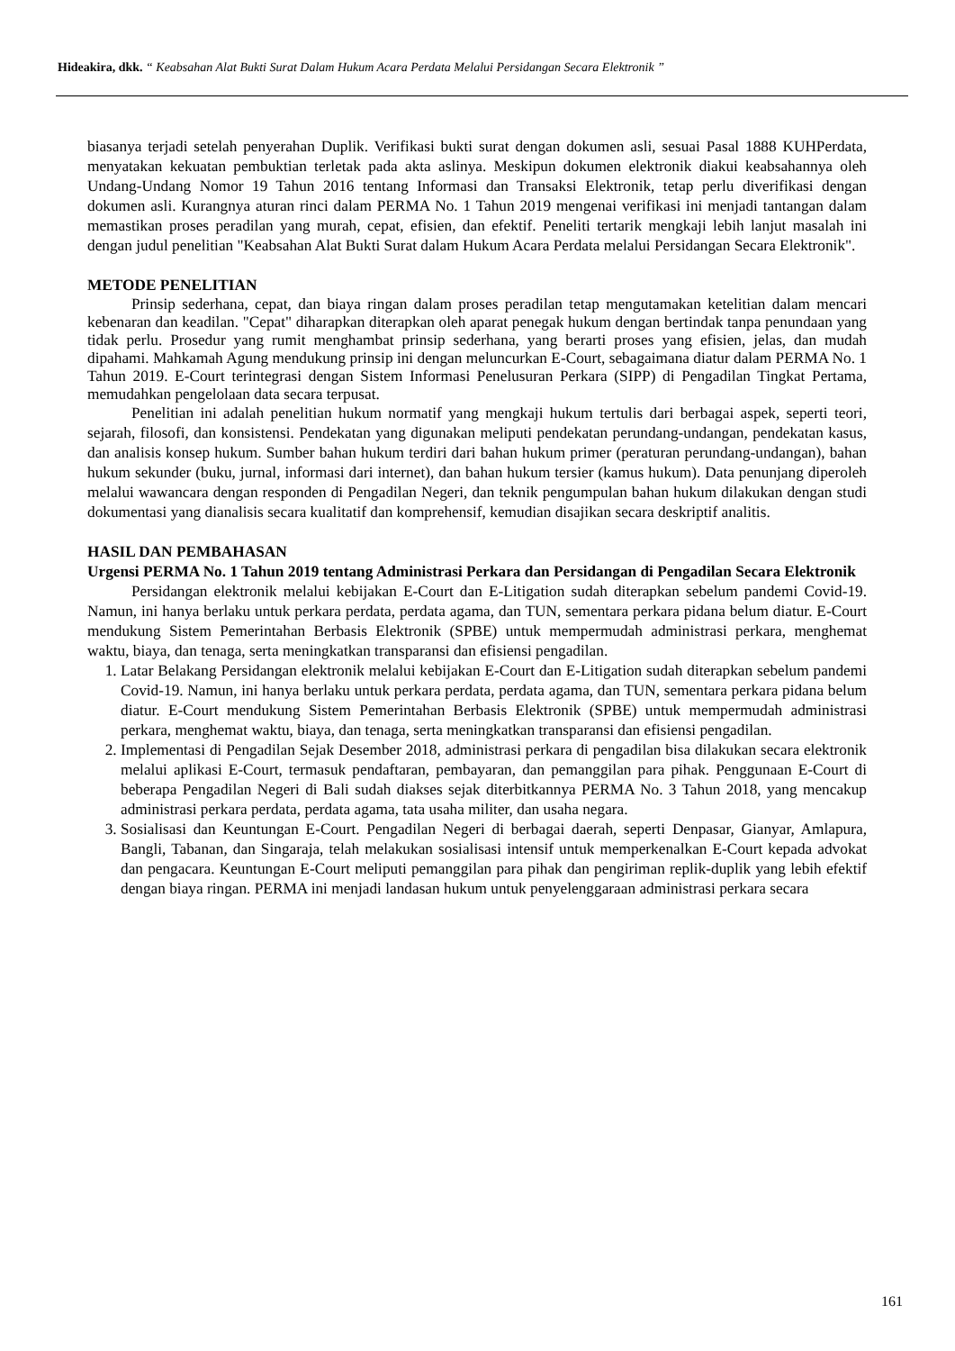Hideakira, dkk. “ Keabsahan Alat Bukti Surat Dalam Hukum Acara Perdata Melalui Persidangan Secara Elektronik ”
biasanya terjadi setelah penyerahan Duplik. Verifikasi bukti surat dengan dokumen asli, sesuai Pasal 1888 KUHPerdata, menyatakan kekuatan pembuktian terletak pada akta aslinya. Meskipun dokumen elektronik diakui keabsahannya oleh Undang-Undang Nomor 19 Tahun 2016 tentang Informasi dan Transaksi Elektronik, tetap perlu diverifikasi dengan dokumen asli. Kurangnya aturan rinci dalam PERMA No. 1 Tahun 2019 mengenai verifikasi ini menjadi tantangan dalam memastikan proses peradilan yang murah, cepat, efisien, dan efektif. Peneliti tertarik mengkaji lebih lanjut masalah ini dengan judul penelitian "Keabsahan Alat Bukti Surat dalam Hukum Acara Perdata melalui Persidangan Secara Elektronik".
METODE PENELITIAN
Prinsip sederhana, cepat, dan biaya ringan dalam proses peradilan tetap mengutamakan ketelitian dalam mencari kebenaran dan keadilan. "Cepat" diharapkan diterapkan oleh aparat penegak hukum dengan bertindak tanpa penundaan yang tidak perlu. Prosedur yang rumit menghambat prinsip sederhana, yang berarti proses yang efisien, jelas, dan mudah dipahami. Mahkamah Agung mendukung prinsip ini dengan meluncurkan E-Court, sebagaimana diatur dalam PERMA No. 1 Tahun 2019. E-Court terintegrasi dengan Sistem Informasi Penelusuran Perkara (SIPP) di Pengadilan Tingkat Pertama, memudahkan pengelolaan data secara terpusat.
Penelitian ini adalah penelitian hukum normatif yang mengkaji hukum tertulis dari berbagai aspek, seperti teori, sejarah, filosofi, dan konsistensi. Pendekatan yang digunakan meliputi pendekatan perundang-undangan, pendekatan kasus, dan analisis konsep hukum. Sumber bahan hukum terdiri dari bahan hukum primer (peraturan perundang-undangan), bahan hukum sekunder (buku, jurnal, informasi dari internet), dan bahan hukum tersier (kamus hukum). Data penunjang diperoleh melalui wawancara dengan responden di Pengadilan Negeri, dan teknik pengumpulan bahan hukum dilakukan dengan studi dokumentasi yang dianalisis secara kualitatif dan komprehensif, kemudian disajikan secara deskriptif analitis.
HASIL DAN PEMBAHASAN
Urgensi PERMA No. 1 Tahun 2019 tentang Administrasi Perkara dan Persidangan di Pengadilan Secara Elektronik
Persidangan elektronik melalui kebijakan E-Court dan E-Litigation sudah diterapkan sebelum pandemi Covid-19. Namun, ini hanya berlaku untuk perkara perdata, perdata agama, dan TUN, sementara perkara pidana belum diatur. E-Court mendukung Sistem Pemerintahan Berbasis Elektronik (SPBE) untuk mempermudah administrasi perkara, menghemat waktu, biaya, dan tenaga, serta meningkatkan transparansi dan efisiensi pengadilan.
1. Latar Belakang Persidangan elektronik melalui kebijakan E-Court dan E-Litigation sudah diterapkan sebelum pandemi Covid-19. Namun, ini hanya berlaku untuk perkara perdata, perdata agama, dan TUN, sementara perkara pidana belum diatur. E-Court mendukung Sistem Pemerintahan Berbasis Elektronik (SPBE) untuk mempermudah administrasi perkara, menghemat waktu, biaya, dan tenaga, serta meningkatkan transparansi dan efisiensi pengadilan.
2. Implementasi di Pengadilan Sejak Desember 2018, administrasi perkara di pengadilan bisa dilakukan secara elektronik melalui aplikasi E-Court, termasuk pendaftaran, pembayaran, dan pemanggilan para pihak. Penggunaan E-Court di beberapa Pengadilan Negeri di Bali sudah diakses sejak diterbitkannya PERMA No. 3 Tahun 2018, yang mencakup administrasi perkara perdata, perdata agama, tata usaha militer, dan usaha negara.
3. Sosialisasi dan Keuntungan E-Court. Pengadilan Negeri di berbagai daerah, seperti Denpasar, Gianyar, Amlapura, Bangli, Tabanan, dan Singaraja, telah melakukan sosialisasi intensif untuk memperkenalkan E-Court kepada advokat dan pengacara. Keuntungan E-Court meliputi pemanggilan para pihak dan pengiriman replik-duplik yang lebih efektif dengan biaya ringan. PERMA ini menjadi landasan hukum untuk penyelenggaraan administrasi perkara secara
161